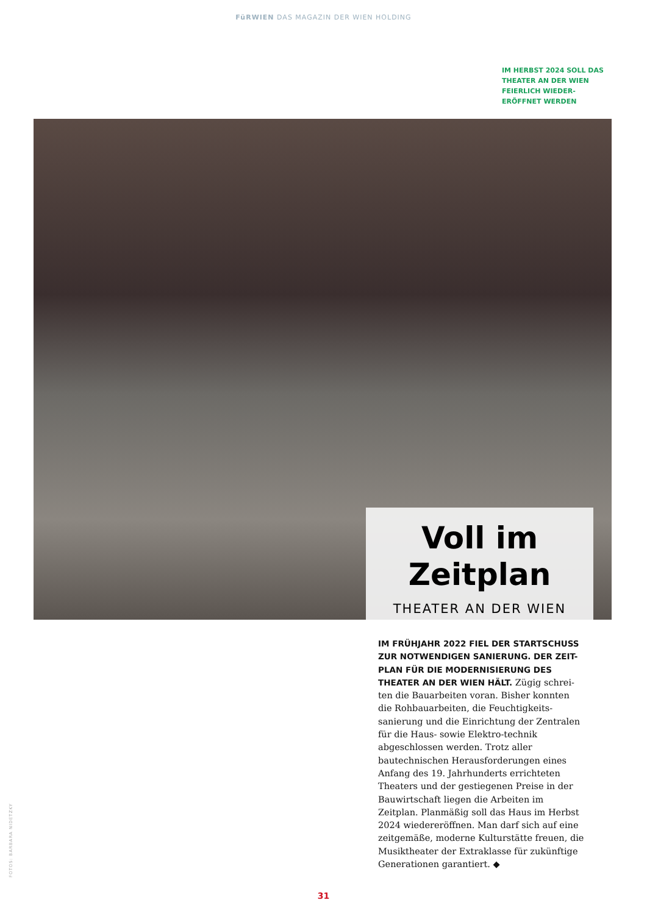FüRWIEN DAS MAGAZIN DER WIEN HOLDING
IM HERBST 2024 SOLL DAS THEATER AN DER WIEN FEIERLICH WIEDER-ERÖFFNET WERDEN
Voll im Zeitplan
THEATER AN DER WIEN
IM FRÜHJAHR 2022 FIEL DER STARTSCHUSS ZUR NOTWENDIGEN SANIERUNG. DER ZEIT-PLAN FÜR DIE MODERNISIERUNG DES THEATER AN DER WIEN HÄLT. Zügig schrei-ten die Bauarbeiten voran. Bisher konnten die Rohbauarbeiten, die Feuchtigkeits-sanierung und die Einrichtung der Zentralen für die Haus- sowie Elektro-technik abgeschlossen werden. Trotz aller bautechnischen Herausforderungen eines Anfang des 19. Jahrhunderts errichteten Theaters und der gestiegenen Preise in der Bauwirtschaft liegen die Arbeiten im Zeitplan. Planmäßig soll das Haus im Herbst 2024 wiedereröffnen. Man darf sich auf eine zeitgemäße, moderne Kulturstätte freuen, die Musiktheater der Extraklasse für zukünftige Generationen garantiert. ◆
FOTOS: BARBARA NIDETZKY
31